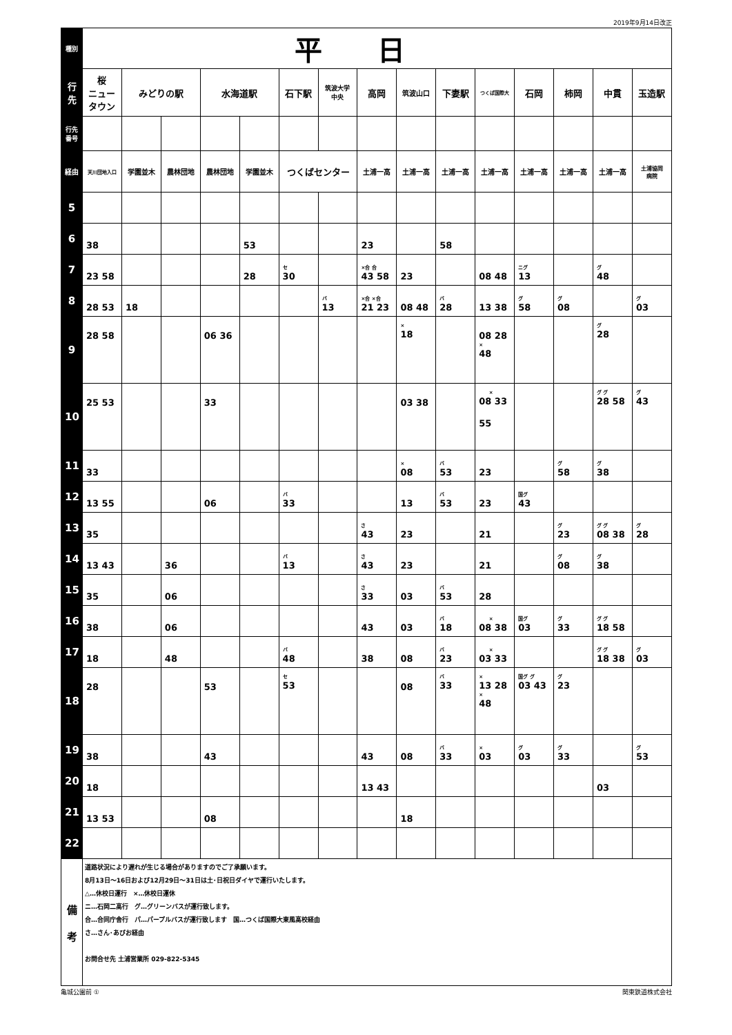2019年9月14日改正
| 種別 | 平日 | | | | | | | | | | | | | | |
| --- | --- | --- | --- | --- | --- | --- | --- | --- | --- | --- | --- | --- | --- | --- | --- |
| 行先 | 桜 ニュータウン | みどりの駅 | | 水海道駅 | | 石下駅 | 筑波大学 中央 | 高岡 | 筑波山口 | 下妻駅 | つくば国際大 | 石岡 | 柿岡 | 中貫 | 玉造駅 |
| 行先 番号 | | | | | | | | | | | | | | | |
| 経由 | 天川団地入口 | 学園並木 | 農林団地 | 農林団地 | 学園並木 | つくばセンター | | 土浦一高 | 土浦一高 | 土浦一高 | 土浦一高 | 土浦一高 | 土浦一高 | 土浦一高 | 土浦協同 病院 |
| 5 | | | | | | | | | | | | | | | |
| 6 | 38 | | | | 53 | | | 23 | | 58 | | | | | |
| 7 | 23 58 | | | | 28 | セ 30 | | ×合 合 43 58 | 23 | | 08 48 | ニグ 13 | | グ 48 | |
| 8 | 28 53 | 18 | | | | | バ 13 | ×合 ×合 21 23 | 08 48 | バ 28 | 13 38 | グ 58 | グ 08 | | グ 03 |
| 9 | 28 58 | | | 06 36 | | | | | × 18 | | 08 28 × 48 | | | グ 28 | |
| 10 | 25 53 | | | 33 | | | | | 03 38 | | × 08 33 55 | | | グ グ 28 58 | グ 43 |
| 11 | 33 | | | | | | | | × 08 | バ 53 | 23 | | グ 58 | グ 38 | |
| 12 | 13 55 | | | 06 | | バ 33 | | | 13 | バ 53 | 23 | 国グ 43 | | | |
| 13 | 35 | | | | | | | さ 43 | 23 | | 21 | | グ 23 | グ グ 08 38 | グ 28 |
| 14 | 13 43 | | 36 | | | バ 13 | | さ 43 | 23 | | 21 | | グ 08 | グ 38 | |
| 15 | 35 | | 06 | | | | | さ 33 | 03 | バ 53 | 28 | | | | |
| 16 | 38 | | 06 | | | | | 43 | 03 | バ 18 | × 08 38 | 国グ 03 | グ 33 | グ グ 18 58 | |
| 17 | 18 | | 48 | | | バ 48 | | 38 | 08 | バ 23 | × 03 33 | | | グ グ 18 38 | グ 03 |
| 18 | 28 | | | 53 | | セ 53 | | | 08 | バ 33 | × 13 28 × 48 | 国グ グ 03 43 | グ 23 | | |
| 19 | 38 | | | 43 | | | | 43 | 08 | バ 33 | × 03 | グ 03 | グ 33 | | グ 53 |
| 20 | 18 | | | | | | | 13 43 | | | | | | 03 | |
| 21 | 13 53 | | | 08 | | | | | 18 | | | | | | |
| 22 | | | | | | | | | | | | | | | |
| 備 考 | 道路状況により遅れが生じる場合がありますのでご了承願います。 8月13日～16日および12月29日～31日は土･日祝日ダイヤで運行いたします。 △…休校日運行 ×…休校日運休 ニ…石岡二高行 グ…グリーンバスが運行致します。 合…合同庁舎行 パ…パープルバスが運行致します 国…つくば国際大東風高校経由 さ…さん･あびお経由 お問合せ先 土浦営業所 029-822-5345 | | | | | | | | | | | | | | |
亀城公園前 ① 関東鉄道株式会社